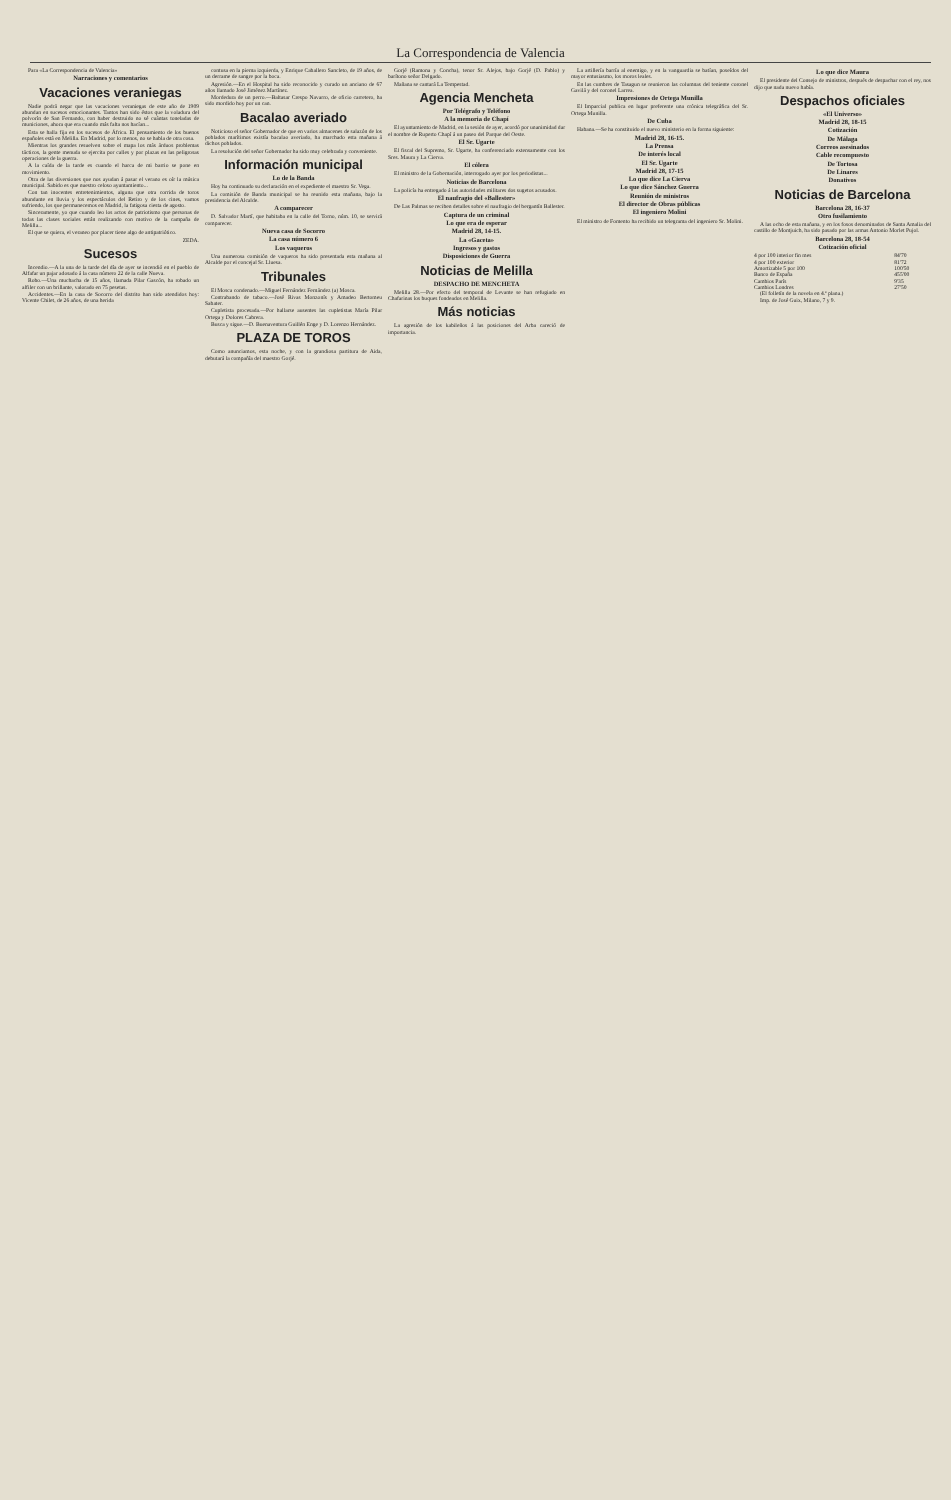La Correspondencia de Valencia
Para «La Correspondencia de Valencia»
Narraciones y comentarios
Vacaciones veraniegas
Nadie podrá negar que las vacaciones veraniegas de este año de 1909 abundan en sucesos emocionantes. Tantos han sido éstos que la voladura del polvorín de San Fernando, con haber destruido no sé cuántas toneladas de municiones, ahora que era cuando más falta nos hacían...
Esta se halla fija en los sucesos de África. El pensamiento de los buenos españoles está en Melilla. En Madrid, por lo menos, no se habla de otra cosa.
Mientras los grandes resuelven sobre el mapa los más árduos problemas tácticos, la gente menuda se ejercita por calles y por plazas en las peligrosas operaciones de la guerra.
A la caída de la tarde es cuando el harca de mi barrio se pone en movimiento.
Otra de las diversiones que nos ayudan á pasar el verano es oír la música municipal. Sabido es que nuestro celoso ayuntamiento...
Con tan inocentes entretenimientos, alguna que otra corrida de toros abundante en lluvia y los espectáculos del Retiro y de los cines, vamos sufriendo, los que permanecemos en Madrid, la fatigosa ciesta de agosto.
Sinceramente, yo que cuando leo los actos de patriotismo que personas de todas las clases sociales están realizando con motivo de la campaña de Melilla...
El que se quiera, el veraneo por placer tiene algo de antipatriótico.
ZEDA.
Sucesos
Incendio.—A la una de la tarde del día de ayer se incendió en el pueblo de Alfafar un pajar adosado á la casa número 22 de la calle Nueva.
Robo.—Una muchacha de 15 años, llamada Pilar Gascón, ha robado un alfiler con un brillante, valorado en 75 pesetas.
Accidentes.—En la casa de Socorro del distrito han sido atendidos hoy: Vicente Chilet, de 26 años, de una herida
contusa en la pierna izquierda, y Enrique Caballero Sancleto, de 19 años, de un derrame de sangre por la boca.
Agresión.—En el Hospital ha sido reconocido y curado un anciano de 67 años llamado José Jiménez Martínez.
Mordedura de un perro.—Baltasar Crespo Navarro, de oficio carretero, ha sido mordido hoy por un can.
Bacalao averiado
Noticioso el señor Gobernador de que en varios almacenes de salazón de los poblados marítimos existía bacalao averiado, ha marchado esta mañana á dichos poblados.
La resolución del señor Gobernador ha sido muy celebrada y conveniente.
Información municipal
Lo de la Banda
Hoy ha continuado su declaración en el expediente el maestro Sr. Vega.
La comisión de Banda municipal se ha reunido esta mañana, bajo la presidencia del Alcalde.
A comparecer
D. Salvador Martí, que habitaba en la calle del Torno, núm. 10, se servirá comparecer.
Nueva casa de Socorro
La casa número 6
Los vaqueros
Una numerosa comisión de vaqueros ha sido presentada esta mañana al Alcalde por el concejal Sr. Lluesa.
Tribunales
El Mosca condenado.—Miguel Fernández Fernández (a) Mosca.
Contrabando de tabaco.—José Rivas Monzonís y Amadeo Bertomeu Sabater.
Cupletista procesada.—Por hallarse ausentes las cupletistas María Pilar Ortega y Dolores Cabrera.
Busca y sigue.—D. Buenaventura Guillén Enge y D. Lorenzo Hernández.
PLAZA DE TOROS
Como anunciamos, esta noche, y con la grandiosa partitura de Aida, debutará la compañía del maestro Gorjé.
Gorjé (Ramona y Concha), tenor Sr. Alejos, bajo Gorjé (D. Pablo) y barítono señor Delgado.
Mañana se cantará La Tempestad.
Agencia Mencheta
Por Telégrafo y Teléfono
A la memoria de Chapí
El ayuntamiento de Madrid, en la sesión de ayer, acordó por unanimidad dar el nombre de Ruperto Chapí á un paseo del Parque del Oeste.
El Sr. Ugarte
El fiscal del Supremo, Sr. Ugarte, ha conferenciado extensamente con los Sres. Maura y La Cierva.
El cólera
El ministro de la Gobernación, interrogado ayer por los periodistas...
Noticias de Barcelona
La policía ha entregado á las autoridades militares dos sugetos acusados.
El naufragio del «Ballester»
De Las Palmas se reciben detalles sobre el naufragio del bergantín Ballester.
Captura de un criminal
Lo que era de esperar
Madrid 28, 14-15.
La «Gaceta»
Ingresos y gastos
Disposiciones de Guerra
Noticias de Melilla
DESPACHO DE MENCHETA
Melilla 28.—Por efecto del temporal de Levante se han refugiado en Chafarinas los buques fondeados en Melilla.
Más noticias
La agresión de los kabileños á las posiciones del Arba careció de importancia.
La artillería barría al enemigo, y en la vanguardia se batían, poseídos del mayor entusiasmo, los moros leales.
En las cumbres de Tasagun se reunieron las columnas del teniente coronel Gavilá y del coronel Larrea.
Impresiones de Ortega Munilla
El Imparcial publica en lugar preferente una crónica telegráfica del Sr. Ortega Munilla.
De Cuba
Habana.—Se ha constituido el nuevo ministerio en la forma siguiente:
Madrid 28, 16-15.
La Prensa
De interés local
El Sr. Ugarte
Madrid 28, 17-15
Lo que dice La Cierva
Lo que dice Sánchez Guerra
Reunión de ministros
El director de Obras públicas
El ingeniero Molini
El ministro de Fomento ha recibido un telegrama del ingeniero Sr. Molini.
Lo que dice Maura
El presidente del Consejo de ministros, después de despachar con el rey, nos dijo que nada nuevo había.
Despachos oficiales
«El Universo»
Madrid 28, 18-15
Cotización
De Málaga
Correos asesinados
Cable recompuesto
De Tortosa
De Linares
Donativos
Noticias de Barcelona
Barcelona 28, 16-37
Otro fusilamiento
A las ocho de esta mañana, y en los fosos denominados de Santa Amalia del castillo de Montjuich, ha sido pasado por las armas Antonio Morlet Pujol.
Barcelona 28, 18-54
Cotización oficial
| 4 por 100 interior fin mes | 84'70 |
| 4 por 100 exterior | 81'72 |
| Amortizable 5 por 100 | 100'50 |
| Banco de España | 455'00 |
| Cambios París | 9'35 |
| Cambios Londres | 27'50 |
(El folletín de la novela en 4.ª plana.)
Imp. de José Guix, Milano, 7 y 9.